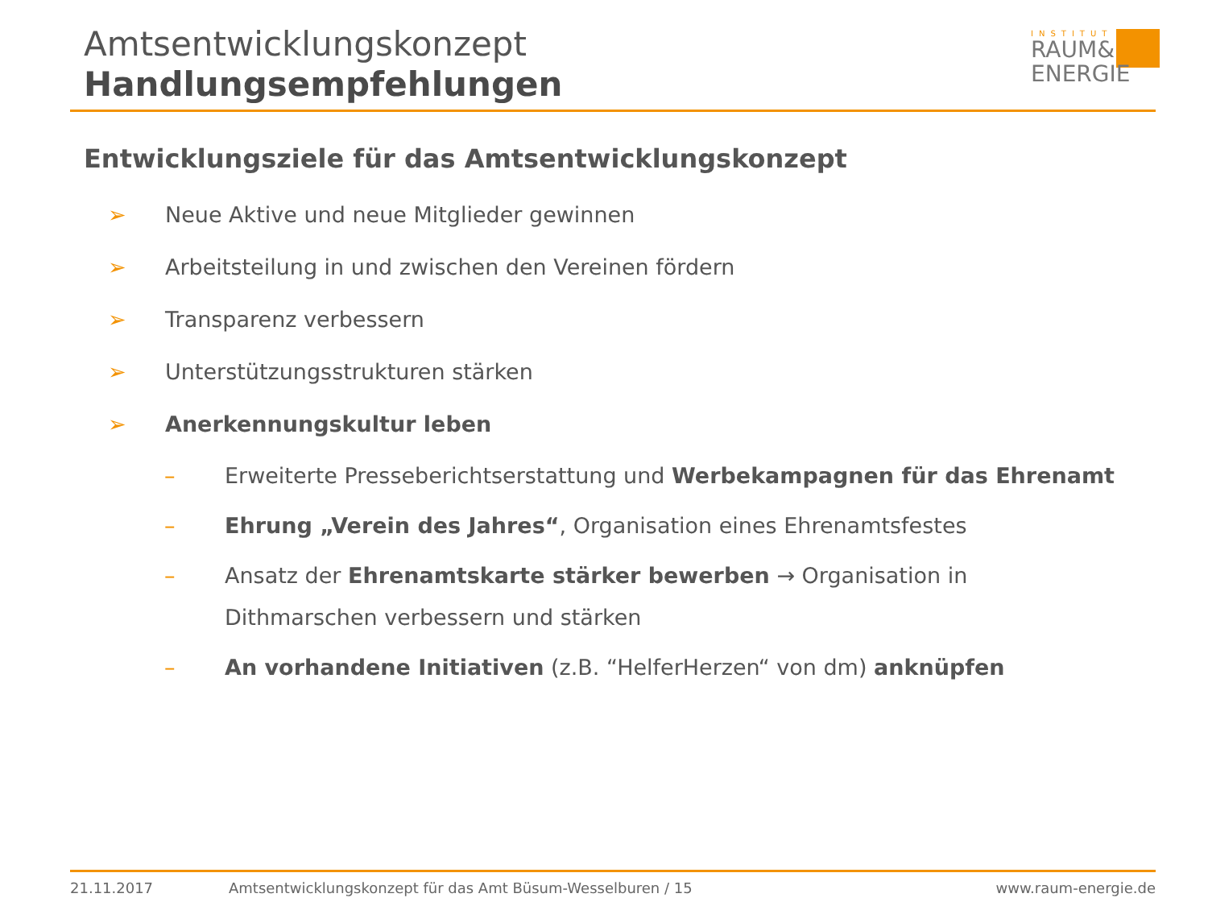Amtsentwicklungskonzept
Handlungsempfehlungen
INSTITUT
RAUM&
ENERGIE
Entwicklungsziele für das Amtsentwicklungskonzept
➢ Neue Aktive und neue Mitglieder gewinnen
➢ Arbeitsteilung in und zwischen den Vereinen fördern
➢ Transparenz verbessern
➢ Unterstützungsstrukturen stärken
➢ Anerkennungskultur leben
– Erweiterte Presseberichtserstattung und Werbekampagnen für das Ehrenamt
– Ehrung „Verein des Jahres“, Organisation eines Ehrenamtsfestes
– Ansatz der Ehrenamtskarte stärker bewerben → Organisation in Dithmarschen verbessern und stärken
– An vorhandene Initiativen (z.B. “HelferHerzen“ von dm) anknüpfen
21.11.2017 Amtsentwicklungskonzept für das Amt Büsum-Wesselburen / 15 www.raum-energie.de